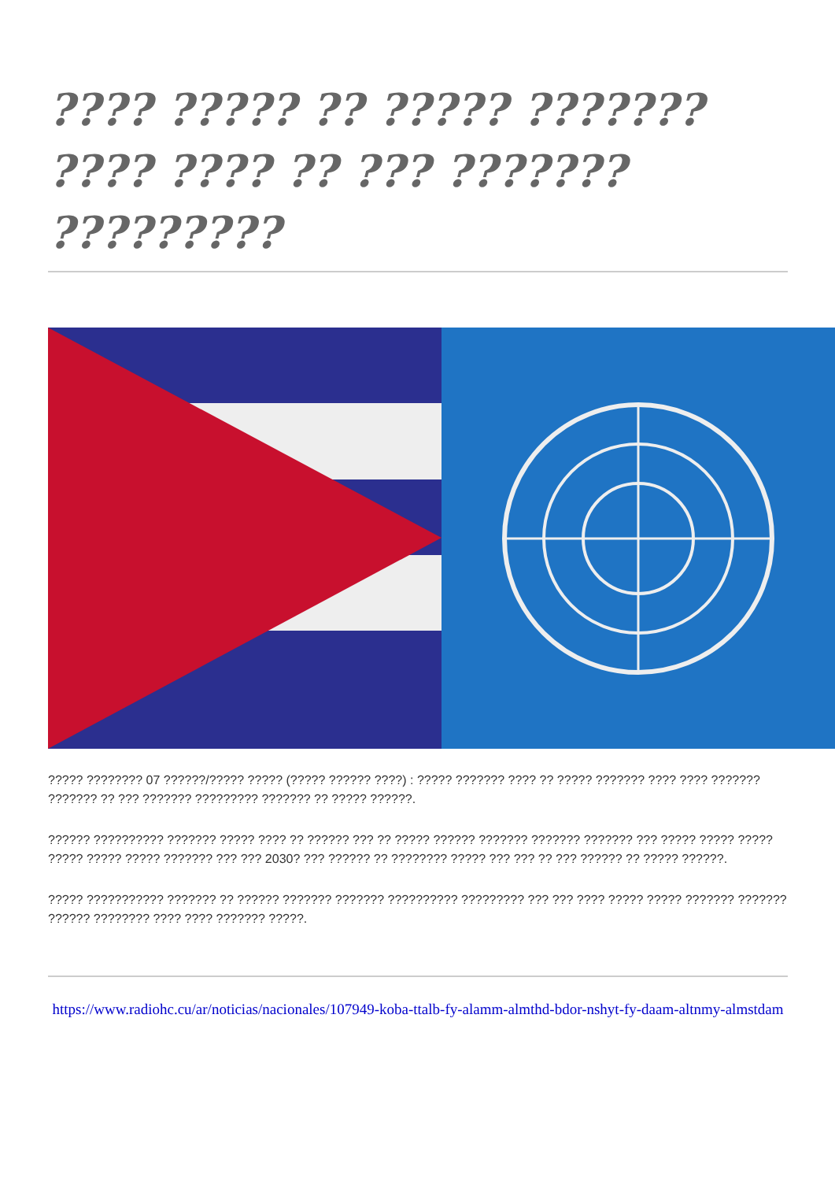???? ????? ?? ????? ??????? ???? ???? ?? ??? ??????? ?????????
????? ???????? 07 ??????/????? ????? (????? ?????? ????) : ????? ??????? ???? ?? ????? ??????? ???? ???? ??????? ??????? ?? ??? ??????? ????????? ??????? ?? ????? ??????.
?????? ?????????? ??????? ????? ???? ?? ?????? ??? ?? ????? ?????? ??????? ??????? ??????? ??? ????? ????? ????? ????? ????? ????? ??????? ??? ??? 2030? ??? ?????? ?? ???????? ????? ??? ??? ?? ??? ?????? ?? ????? ??????.
????? ??????????? ??????? ?? ?????? ??????? ??????? ?????????? ????????? ??? ??? ???? ????? ????? ??????? ??????? ?????? ???????? ???? ???? ??????? ?????.
https://www.radiohc.cu/ar/noticias/nacionales/107949-koba-ttalb-fy-alamm-almthd-bdor-nshyt-fy-daam-altnmy-almstdam